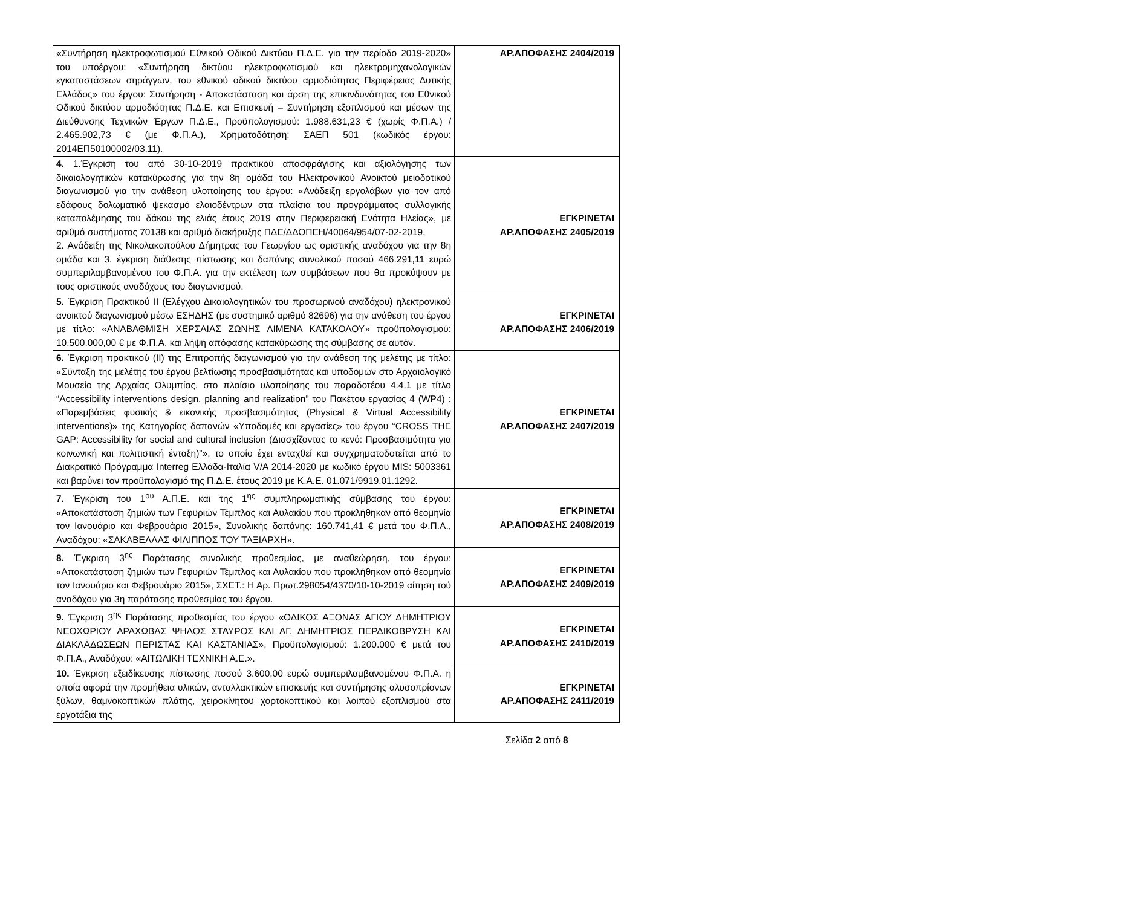| «Συντήρηση ηλεκτροφωτισμού Εθνικού Οδικού Δικτύου Π.Δ.Ε. για την περίοδο 2019-2020» του υποέργου: «Συντήρηση δικτύου ηλεκτροφωτισμού και ηλεκτρομηχανολογικών εγκαταστάσεων σηράγγων, του εθνικού οδικού δικτύου αρμοδιότητας Περιφέρειας Δυτικής Ελλάδος» του έργου: Συντήρηση - Αποκατάσταση και άρση της επικινδυνότητας του Εθνικού Οδικού δικτύου αρμοδιότητας Π.Δ.Ε. και Επισκευή – Συντήρηση εξοπλισμού και μέσων της Διεύθυνσης Τεχνικών Έργων Π.Δ.Ε., Προϋπολογισμού: 1.988.631,23 € (χωρίς Φ.Π.Α.) / 2.465.902,73 € (με Φ.Π.Α.), Χρηματοδότηση: ΣΑΕΠ 501 (κωδικός έργου: 2014ΕΠ50100002/03.11). | ΑΡ.ΑΠΟΦΑΣΗΣ 2404/2019 |
| 4. 1.Έγκριση του από 30-10-2019 πρακτικού αποσφράγισης και αξιολόγησης των δικαιολογητικών κατακύρωσης για την 8η ομάδα του Ηλεκτρονικού Ανοικτού μειοδοτικού διαγωνισμού για την ανάθεση υλοποίησης του έργου: «Ανάδειξη εργολάβων για τον από εδάφους δολωματικό ψεκασμό ελαιοδέντρων στα πλαίσια του προγράμματος συλλογικής καταπολέμησης του δάκου της ελιάς έτους 2019 στην Περιφερειακή Ενότητα Ηλείας», με αριθμό συστήματος 70138 και αριθμό διακήρυξης ΠΔΕ/ΔΔΟΠΕΗ/40064/954/07-02-2019, 2. Ανάδειξη της Νικολακοπούλου Δήμητρας του Γεωργίου ως οριστικής αναδόχου για την 8η ομάδα και 3. έγκριση διάθεσης πίστωσης και δαπάνης συνολικού ποσού 466.291,11 ευρώ συμπεριλαμβανομένου του Φ.Π.Α. για την εκτέλεση των συμβάσεων που θα προκύψουν με τους οριστικούς αναδόχους του διαγωνισμού. | ΕΓΚΡΙΝΕΤΑΙ ΑΡ.ΑΠΟΦΑΣΗΣ 2405/2019 |
| 5. Έγκριση Πρακτικού ΙΙ (Ελέγχου Δικαιολογητικών του προσωρινού αναδόχου) ηλεκτρονικού ανοικτού διαγωνισμού μέσω ΕΣΗΔΗΣ (με συστημικό αριθμό 82696) για την ανάθεση του έργου με τίτλο: «ΑΝΑΒΑΘΜΙΣΗ ΧΕΡΣΑΙΑΣ ΖΩΝΗΣ ΛΙΜΕΝΑ ΚΑΤΑΚΟΛΟΥ» προϋπολογισμού: 10.500.000,00 € με Φ.Π.Α. και λήψη απόφασης κατακύρωσης της σύμβασης σε αυτόν. | ΕΓΚΡΙΝΕΤΑΙ ΑΡ.ΑΠΟΦΑΣΗΣ 2406/2019 |
| 6. Έγκριση πρακτικού (ΙΙ) της Επιτροπής διαγωνισμού για την ανάθεση της μελέτης με τίτλο: «Σύνταξη της μελέτης του έργου βελτίωσης προσβασιμότητας και υποδομών στο Αρχαιολογικό Μουσείο της Αρχαίας Ολυμπίας, στο πλαίσιο υλοποίησης του παραδοτέου 4.4.1 με τίτλο “Accessibility interventions design, planning and realization” του Πακέτου εργασίας 4 (WP4) : «Παρεμβάσεις φυσικής & εικονικής προσβασιμότητας (Physical & Virtual Accessibility interventions)» της Κατηγορίας δαπανών «Υποδομές και εργασίες» του έργου “CROSS THE GAP: Accessibility for social and cultural inclusion (Διασχίζοντας το κενό: Προσβασιμότητα για κοινωνική και πολιτιστική ένταξη)”», το οποίο έχει ενταχθεί και συγχρηματοδοτείται από το Διακρατικό Πρόγραμμα Interreg Ελλάδα-Ιταλία V/A 2014-2020 με κωδικό έργου MIS: 5003361 και βαρύνει τον προϋπολογισμό της Π.Δ.Ε. έτους 2019 με Κ.Α.Ε. 01.071/9919.01.1292. | ΕΓΚΡΙΝΕΤΑΙ ΑΡ.ΑΠΟΦΑΣΗΣ 2407/2019 |
| 7. Έγκριση του 1<sup>ου</sup> Α.Π.Ε. και της 1<sup>ης</sup> συμπληρωματικής σύμβασης του έργου: «Αποκατάσταση ζημιών των Γεφυριών Τέμπλας και Αυλακίου που προκλήθηκαν από θεομηνία τον Ιανουάριο και Φεβρουάριο 2015», Συνολικής δαπάνης: 160.741,41 € μετά του Φ.Π.Α., Αναδόχου: «ΣΑΚΑΒΕΛΛΑΣ ΦΙΛΙΠΠΟΣ ΤΟΥ ΤΑΞΙΑΡΧΗ». | ΕΓΚΡΙΝΕΤΑΙ ΑΡ.ΑΠΟΦΑΣΗΣ 2408/2019 |
| 8. Έγκριση 3<sup>ης</sup> Παράτασης συνολικής προθεσμίας, με αναθεώρηση, του έργου: «Αποκατάσταση ζημιών των Γεφυριών Τέμπλας και Αυλακίου που προκλήθηκαν από θεομηνία τον Ιανουάριο και Φεβρουάριο 2015», ΣΧΕΤ.: Η Αρ. Πρωτ.298054/4370/10-10-2019 αίτηση τού αναδόχου για 3η παράτασης προθεσμίας του έργου. | ΕΓΚΡΙΝΕΤΑΙ ΑΡ.ΑΠΟΦΑΣΗΣ 2409/2019 |
| 9. Έγκριση 3<sup>ης</sup> Παράτασης προθεσμίας του έργου «ΟΔΙΚΟΣ ΑΞΟΝΑΣ ΑΓΙΟΥ ΔΗΜΗΤΡΙΟΥ ΝΕΟΧΩΡΙΟΥ ΑΡΑΧΩΒΑΣ ΨΗΛΟΣ ΣΤΑΥΡΟΣ ΚΑΙ ΑΓ. ΔΗΜΗΤΡΙΟΣ ΠΕΡΔΙΚΟΒΡΥΣΗ ΚΑΙ ΔΙΑΚΛΑΔΩΣΕΩΝ ΠΕΡΙΣΤΑΣ ΚΑΙ ΚΑΣΤΑΝΙΑΣ», Προϋπολογισμού: 1.200.000 € μετά του Φ.Π.Α., Αναδόχου: «ΑΙΤΩΛΙΚΗ ΤΕΧΝΙΚΗ Α.Ε.». | ΕΓΚΡΙΝΕΤΑΙ ΑΡ.ΑΠΟΦΑΣΗΣ 2410/2019 |
| 10. Έγκριση εξειδίκευσης πίστωσης ποσού 3.600,00 ευρώ συμπεριλαμβανομένου Φ.Π.Α. η οποία αφορά την προμήθεια υλικών, ανταλλακτικών επισκευής και συντήρησης αλυσοπρίονων ξύλων, θαμνοκοπτικών πλάτης, χειροκίνητου χορτοκοπτικού και λοιπού εξοπλισμού στα εργοτάξια της | ΕΓΚΡΙΝΕΤΑΙ ΑΡ.ΑΠΟΦΑΣΗΣ 2411/2019 |
Σελίδα 2 από 8